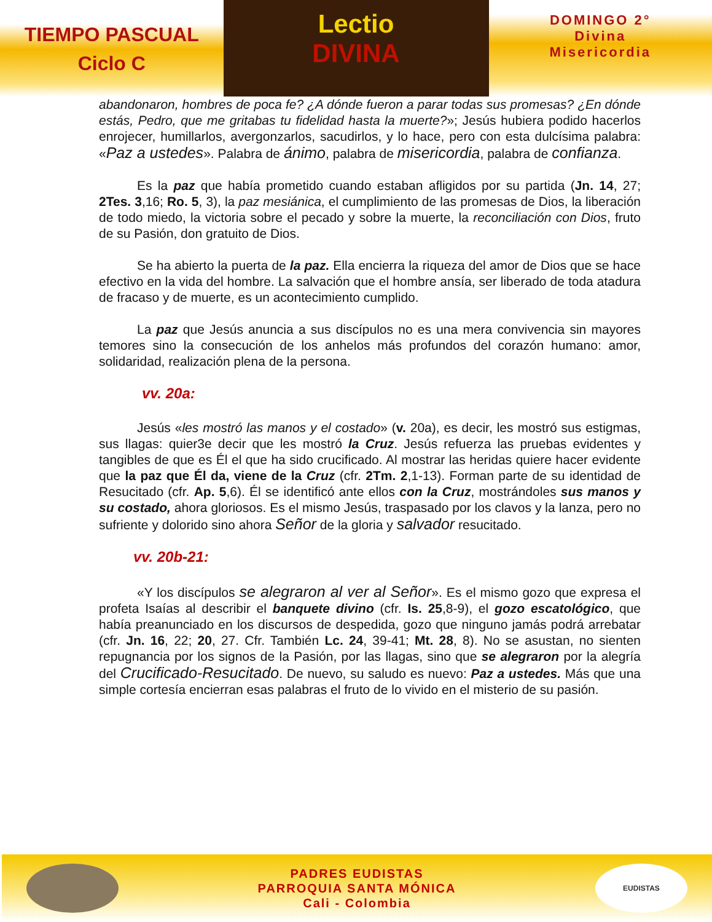TIEMPO PASCUAL
Ciclo C
Lectio
DIVINA
DOMINGO 2°
Divina
Misericordia
abandonaron, hombres de poca fe? ¿A dónde fueron a parar todas sus promesas? ¿En dónde estás, Pedro, que me gritabas tu fidelidad hasta la muerte?»; Jesús hubiera podido hacerlos enrojecer, humillarlos, avergonzarlos, sacudirlos, y lo hace, pero con esta dulcísima palabra: «Paz a ustedes». Palabra de ánimo, palabra de misericordia, palabra de confianza.
Es la paz que había prometido cuando estaban afligidos por su partida (Jn. 14, 27; 2Tes. 3,16; Ro. 5, 3), la paz mesiánica, el cumplimiento de las promesas de Dios, la liberación de todo miedo, la victoria sobre el pecado y sobre la muerte, la reconciliación con Dios, fruto de su Pasión, don gratuito de Dios.
Se ha abierto la puerta de la paz. Ella encierra la riqueza del amor de Dios que se hace efectivo en la vida del hombre. La salvación que el hombre ansía, ser liberado de toda atadura de fracaso y de muerte, es un acontecimiento cumplido.
La paz que Jesús anuncia a sus discípulos no es una mera convivencia sin mayores temores sino la consecución de los anhelos más profundos del corazón humano: amor, solidaridad, realización plena de la persona.
vv. 20a:
Jesús «les mostró las manos y el costado» (v. 20a), es decir, les mostró sus estigmas, sus llagas: quier3e decir que les mostró la Cruz. Jesús refuerza las pruebas evidentes y tangibles de que es Él el que ha sido crucificado. Al mostrar las heridas quiere hacer evidente que la paz que Él da, viene de la Cruz (cfr. 2Tm. 2,1-13). Forman parte de su identidad de Resucitado (cfr. Ap. 5,6). Él se identificó ante ellos con la Cruz, mostrándoles sus manos y su costado, ahora gloriosos. Es el mismo Jesús, traspasado por los clavos y la lanza, pero no sufriente y dolorido sino ahora Señor de la gloria y salvador resucitado.
vv. 20b-21:
«Y los discípulos se alegraron al ver al Señor». Es el mismo gozo que expresa el profeta Isaías al describir el banquete divino (cfr. Is. 25,8-9), el gozo escatológico, que había preanunciado en los discursos de despedida, gozo que ninguno jamás podrá arrebatar (cfr. Jn. 16, 22; 20, 27. Cfr. También Lc. 24, 39-41; Mt. 28, 8). No se asustan, no sienten repugnancia por los signos de la Pasión, por las llagas, sino que se alegraron por la alegría del Crucificado-Resucitado. De nuevo, su saludo es nuevo: Paz a ustedes. Más que una simple cortesía encierran esas palabras el fruto de lo vivido en el misterio de su pasión.
PADRES EUDISTAS
PARROQUIA SANTA MÓNICA
Cali - Colombia
EUDISTAS